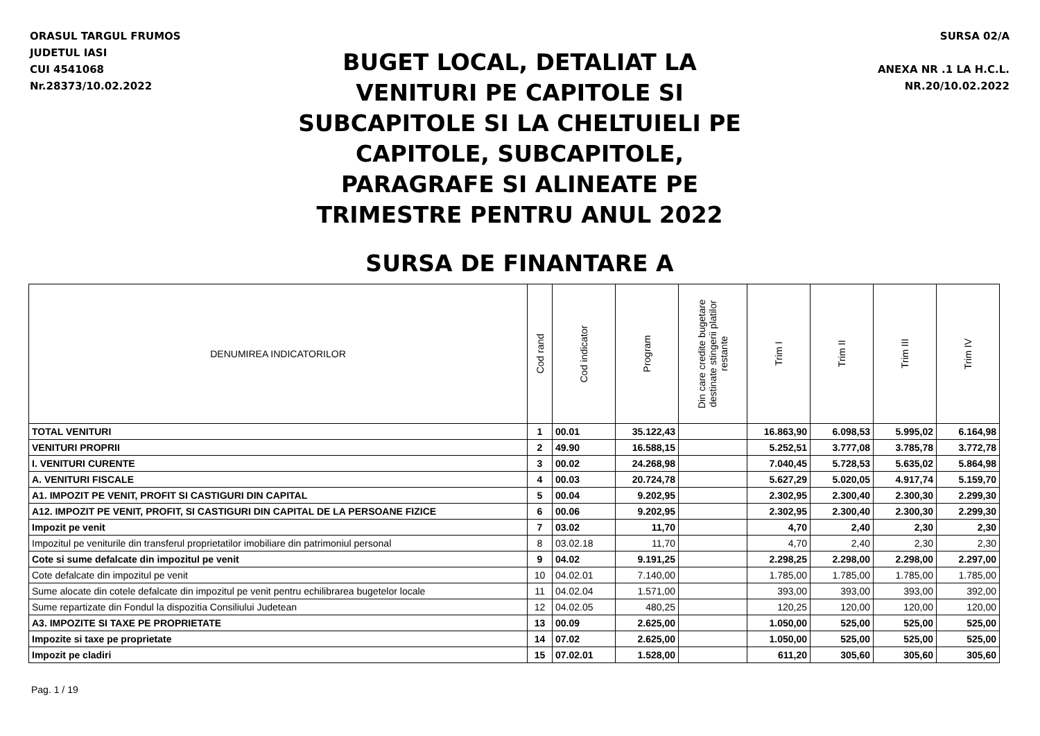ORASUL TARGUL FRUMOS
JUDETUL IASI
CUI 4541068
Nr.28373/10.02.2022
BUGET LOCAL, DETALIAT LA
VENITURI PE CAPITOLE SI
SUBCAPITOLE SI LA CHELTUIELI PE
CAPITOLE, SUBCAPITOLE,
PARAGRAFE SI ALINEATE PE
TRIMESTRE PENTRU ANUL 2022
SURSA DE FINANTARE A
SURSA 02/A
ANEXA NR .1 LA H.C.L.
NR.20/10.02.2022
| DENUMIREA INDICATORILOR | Cod rand | Cod indicator | Program | Din care credite bugetare destinate stingerii platilor restante | Trim I | Trim II | Trim III | Trim IV |
| --- | --- | --- | --- | --- | --- | --- | --- | --- |
| TOTAL VENITURI | 1 | 00.01 | 35.122,43 | | 16.863,90 | 6.098,53 | 5.995,02 | 6.164,98 |
| VENITURI PROPRII | 2 | 49.90 | 16.588,15 | | 5.252,51 | 3.777,08 | 3.785,78 | 3.772,78 |
| I. VENITURI CURENTE | 3 | 00.02 | 24.268,98 | | 7.040,45 | 5.728,53 | 5.635,02 | 5.864,98 |
| A. VENITURI FISCALE | 4 | 00.03 | 20.724,78 | | 5.627,29 | 5.020,05 | 4.917,74 | 5.159,70 |
| A1. IMPOZIT PE VENIT, PROFIT SI CASTIGURI DIN CAPITAL | 5 | 00.04 | 9.202,95 | | 2.302,95 | 2.300,40 | 2.300,30 | 2.299,30 |
| A12. IMPOZIT PE VENIT, PROFIT, SI CASTIGURI DIN CAPITAL DE LA PERSOANE FIZICE | 6 | 00.06 | 9.202,95 | | 2.302,95 | 2.300,40 | 2.300,30 | 2.299,30 |
| Impozit pe venit | 7 | 03.02 | 11,70 | | 4,70 | 2,40 | 2,30 | 2,30 |
| Impozitul pe veniturile din transferul proprietatilor imobiliare din patrimoniul personal | 8 | 03.02.18 | 11,70 | | 4,70 | 2,40 | 2,30 | 2,30 |
| Cote si sume defalcate din impozitul pe venit | 9 | 04.02 | 9.191,25 | | 2.298,25 | 2.298,00 | 2.298,00 | 2.297,00 |
| Cote defalcate din impozitul pe venit | 10 | 04.02.01 | 7.140,00 | | 1.785,00 | 1.785,00 | 1.785,00 | 1.785,00 |
| Sume alocate din cotele defalcate din impozitul pe venit pentru echilibrarea bugetelor locale | 11 | 04.02.04 | 1.571,00 | | 393,00 | 393,00 | 393,00 | 392,00 |
| Sume repartizate din Fondul la dispozitia Consiliului Judetean | 12 | 04.02.05 | 480,25 | | 120,25 | 120,00 | 120,00 | 120,00 |
| A3. IMPOZITE SI TAXE PE PROPRIETATE | 13 | 00.09 | 2.625,00 | | 1.050,00 | 525,00 | 525,00 | 525,00 |
| Impozite si taxe pe proprietate | 14 | 07.02 | 2.625,00 | | 1.050,00 | 525,00 | 525,00 | 525,00 |
| Impozit pe cladiri | 15 | 07.02.01 | 1.528,00 | | 611,20 | 305,60 | 305,60 | 305,60 |
Pag. 1 / 19